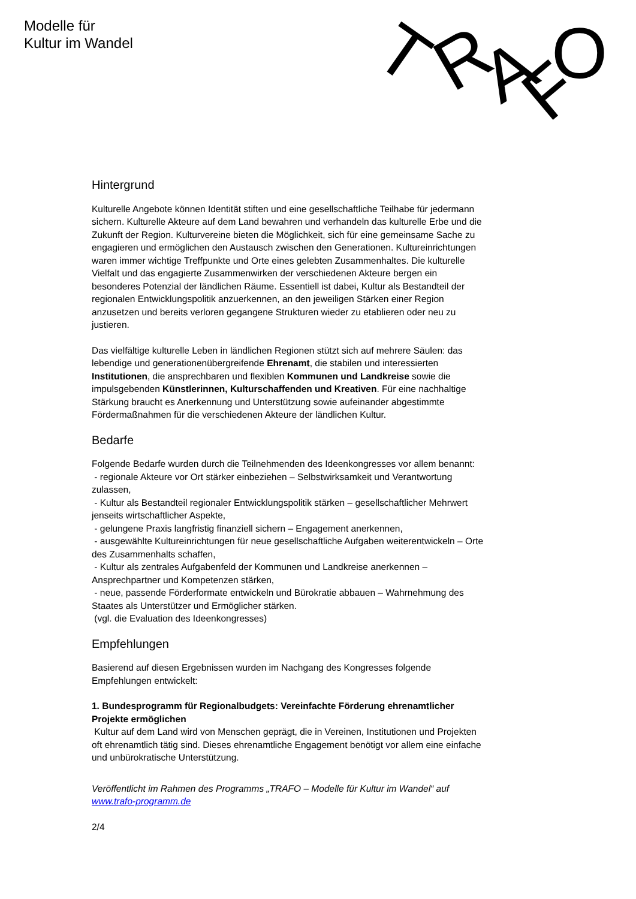Modelle für
Kultur im Wandel
T
R
A
F
O
Hintergrund
Kulturelle Angebote können Identität stiften und eine gesellschaftliche Teilhabe für jedermann sichern. Kulturelle Akteure auf dem Land bewahren und verhandeln das kulturelle Erbe und die Zukunft der Region. Kulturvereine bieten die Möglichkeit, sich für eine gemeinsame Sache zu engagieren und ermöglichen den Austausch zwischen den Generationen. Kultureinrichtungen waren immer wichtige Treffpunkte und Orte eines gelebten Zusammenhaltes. Die kulturelle Vielfalt und das engagierte Zusammenwirken der verschiedenen Akteure bergen ein besonderes Potenzial der ländlichen Räume. Essentiell ist dabei, Kultur als Bestandteil der regionalen Entwicklungspolitik anzuerkennen, an den jeweiligen Stärken einer Region anzusetzen und bereits verloren gegangene Strukturen wieder zu etablieren oder neu zu justieren.
Das vielfältige kulturelle Leben in ländlichen Regionen stützt sich auf mehrere Säulen: das lebendige und generationenübergreifende Ehrenamt, die stabilen und interessierten Institutionen, die ansprechbaren und flexiblen Kommunen und Landkreise sowie die impulsgebenden Künstlerinnen, Kulturschaffenden und Kreativen. Für eine nachhaltige Stärkung braucht es Anerkennung und Unterstützung sowie aufeinander abgestimmte Fördermaßnahmen für die verschiedenen Akteure der ländlichen Kultur.
Bedarfe
Folgende Bedarfe wurden durch die Teilnehmenden des Ideenkongresses vor allem benannt:
- regionale Akteure vor Ort stärker einbeziehen – Selbstwirksamkeit und Verantwortung zulassen,
- Kultur als Bestandteil regionaler Entwicklungspolitik stärken – gesellschaftlicher Mehrwert jenseits wirtschaftlicher Aspekte,
- gelungene Praxis langfristig finanziell sichern – Engagement anerkennen,
- ausgewählte Kultureinrichtungen für neue gesellschaftliche Aufgaben weiterentwickeln – Orte des Zusammenhalts schaffen,
- Kultur als zentrales Aufgabenfeld der Kommunen und Landkreise anerkennen – Ansprechpartner und Kompetenzen stärken,
- neue, passende Förderformate entwickeln und Bürokratie abbauen – Wahrnehmung des Staates als Unterstützer und Ermöglicher stärken.
(vgl. die Evaluation des Ideenkongresses)
Empfehlungen
Basierend auf diesen Ergebnissen wurden im Nachgang des Kongresses folgende Empfehlungen entwickelt:
1. Bundesprogramm für Regionalbudgets: Vereinfachte Förderung ehrenamtlicher Projekte ermöglichen
Kultur auf dem Land wird von Menschen geprägt, die in Vereinen, Institutionen und Projekten oft ehrenamtlich tätig sind. Dieses ehrenamtliche Engagement benötigt vor allem eine einfache und unbürokratische Unterstützung.
Veröffentlicht im Rahmen des Programms „TRAFO – Modelle für Kultur im Wandel“ auf www.trafo-programm.de
2/4